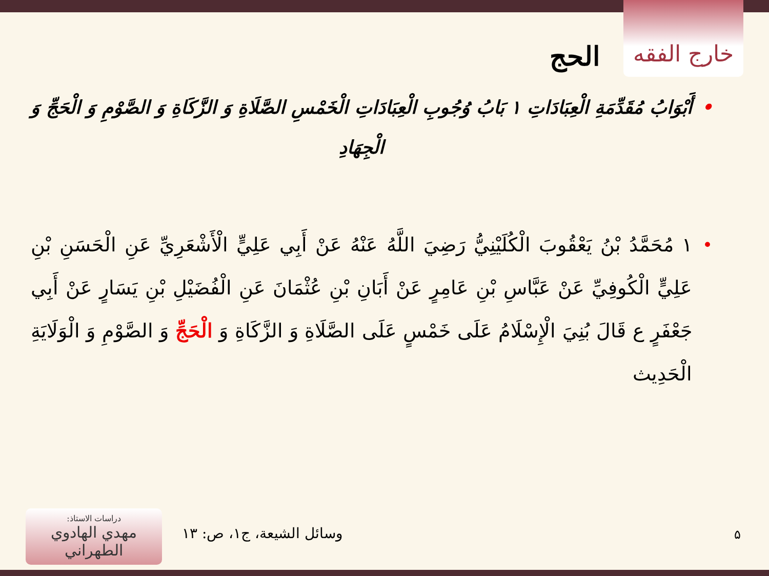خارج الفقه
الحج
• أَبْوَابُ مُقَدِّمَةِ الْعِبَادَاتِ ۱ بَابُ وُجُوبِ الْعِبَادَاتِ الْخَمْسِ الصَّلَاةِ وَ الزَّكَاةِ وَ الصَّوْمِ وَ الْحَجِّ وَ الْجِهَادِ
• ۱ مُحَمَّدُ بْنُ يَعْقُوبَ الْكُلَيْنِيُّ رَضِيَ اللَّهُ عَنْهُ عَنْ أَبِي عَلِيٍّ الْأَشْعَرِيِّ عَنِ الْحَسَنِ بْنِ عَلِيٍّ الْكُوفِيِّ عَنْ عَبَّاسِ بْنِ عَامِرٍ عَنْ أَبَانِ بْنِ عُثْمَانَ عَنِ الْفُضَيْلِ بْنِ يَسَارٍ عَنْ أَبِي جَعْفَرٍ ع قَالَ بُنِيَ الْإِسْلَامُ عَلَى خَمْسٍ عَلَى الصَّلَاةِ وَ الزَّكَاةِ وَ الْحَجِّ وَ الصَّوْمِ وَ الْوَلَايَةِ الْحَدِيث
دراسات الاستاذ:
مهدي الهادوي الطهراني
وسائل الشيعة، ج۱، ص: ۱۳ ۵